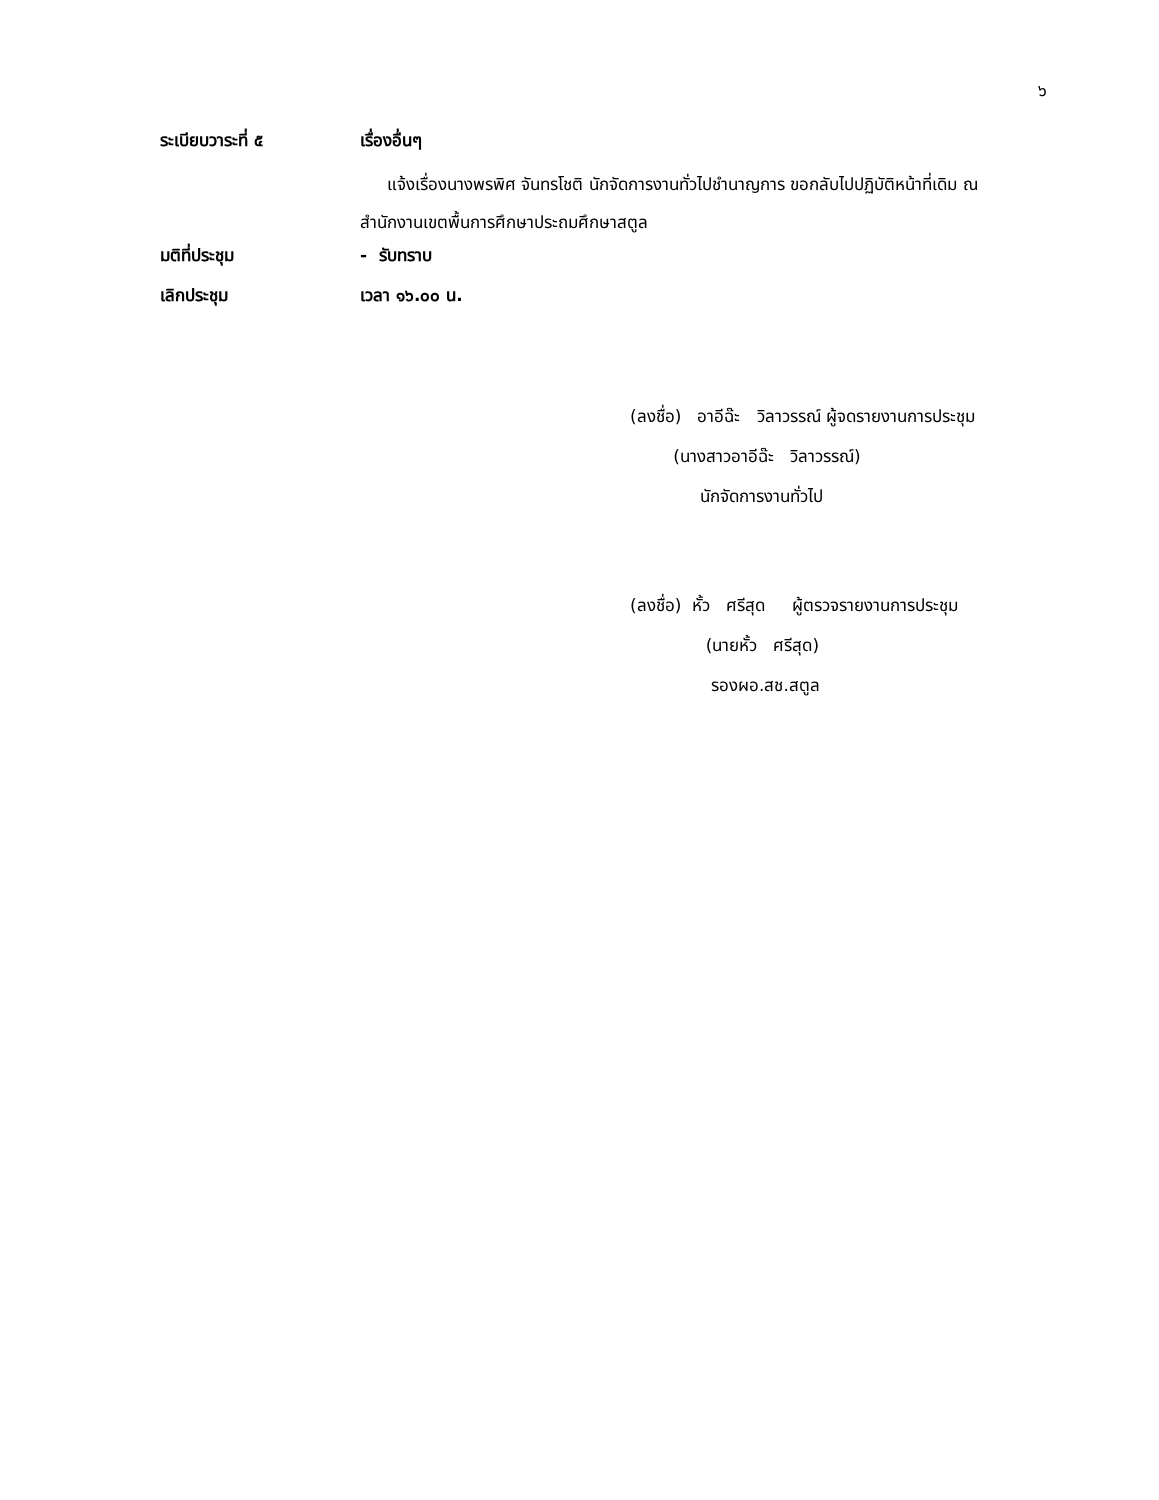๖
ระเบียบวาระที่ ๕ เรื่องอื่นๆ
แจ้งเรื่องนางพรพิศ จันทรโชติ นักจัดการงานทั่วไปชำนาญการ ขอกลับไปปฏิบัติหน้าที่เดิม ณ สำนักงานเขตพื้นการศึกษาประถมศึกษาสตูล
มติที่ประชุม - รับทราบ
เลิกประชุม เวลา ๑๖.๐๐ น.
(ลงชื่อ) อาอีฉ๊ะ วิลาวรรณ์ ผู้จดรายงานการประชุม
(นางสาวอาอีฉ๊ะ วิลาวรรณ์)
นักจัดการงานทั่วไป
(ลงชื่อ) หั้ว ศรีสุด ผู้ตรวจรายงานการประชุม
(นายหั้ว ศรีสุด)
รองผอ.สช.สตูล